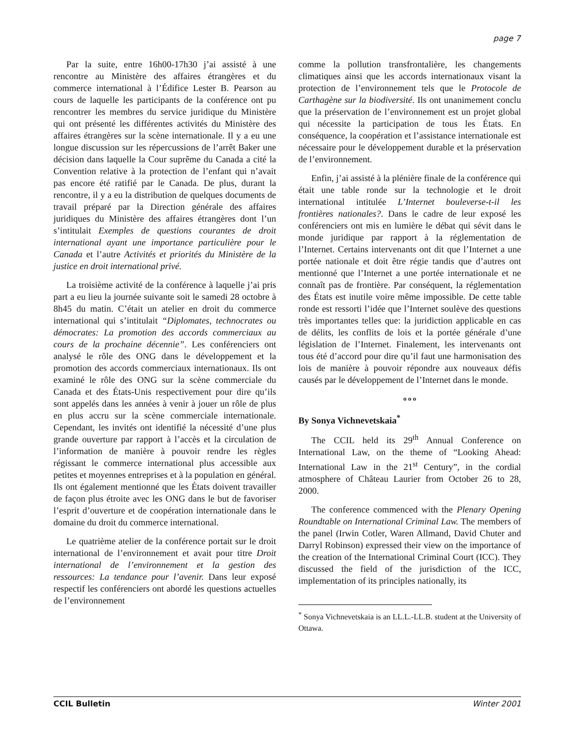page 7
Par la suite, entre 16h00-17h30 j’ai assisté à une rencontre au Ministère des affaires étrangères et du commerce international à l’Édifice Lester B. Pearson au cours de laquelle les participants de la conférence ont pu rencontrer les membres du service juridique du Ministère qui ont présenté les différentes activités du Ministère des affaires étrangères sur la scène internationale. Il y a eu une longue discussion sur les répercussions de l’arrêt Baker une décision dans laquelle la Cour suprême du Canada a cité la Convention relative à la protection de l’enfant qui n’avait pas encore été ratifié par le Canada. De plus, durant la rencontre, il y a eu la distribution de quelques documents de travail préparé par la Direction générale des affaires juridiques du Ministère des affaires étrangères dont l’un s’intitulait Exemples de questions courantes de droit international ayant une importance particulière pour le Canada et l’autre Activités et priorités du Ministère de la justice en droit international privé.
La troisième activité de la conférence à laquelle j’ai pris part a eu lieu la journée suivante soit le samedi 28 octobre à 8h45 du matin. C’était un atelier en droit du commerce international qui s’intitulait “Diplomates, technocrates ou démocrates: La promotion des accords commerciaux au cours de la prochaine décennie”. Les conférenciers ont analysé le rôle des ONG dans le développement et la promotion des accords commerciaux internationaux. Ils ont examiné le rôle des ONG sur la scène commerciale du Canada et des États-Unis respectivement pour dire qu’ils sont appelés dans les années à venir à jouer un rôle de plus en plus accru sur la scène commerciale internationale. Cependant, les invités ont identifié la nécessité d’une plus grande ouverture par rapport à l’accès et la circulation de l’information de manière à pouvoir rendre les règles régissant le commerce international plus accessible aux petites et moyennes entreprises et à la population en général. Ils ont également mentionné que les États doivent travailler de façon plus étroite avec les ONG dans le but de favoriser l’esprit d’ouverture et de coopération internationale dans le domaine du droit du commerce international.
Le quatrième atelier de la conférence portait sur le droit international de l’environnement et avait pour titre Droit international de l’environnement et la gestion des ressources: La tendance pour l’avenir. Dans leur exposé respectif les conférenciers ont abordé les questions actuelles de l’environnement
comme la pollution transfrontalière, les changements climatiques ainsi que les accords internationaux visant la protection de l’environnement tels que le Protocole de Carthagène sur la biodiversité. Ils ont unanimement conclu que la préservation de l’environnement est un projet global qui nécessite la participation de tous les États. En conséquence, la coopération et l’assistance internationale est nécessaire pour le développement durable et la préservation de l’environnement.
Enfin, j’ai assisté à la plénière finale de la conférence qui était une table ronde sur la technologie et le droit international intitulée L’Internet bouleverse-t-il les frontières nationales?. Dans le cadre de leur exposé les conférenciers ont mis en lumière le débat qui sévit dans le monde juridique par rapport à la réglementation de l’Internet. Certains intervenants ont dit que l’Internet a une portée nationale et doit être régie tandis que d’autres ont mentionné que l’Internet a une portée internationale et ne connaît pas de frontière. Par conséquent, la réglementation des États est inutile voire même impossible. De cette table ronde est ressorti l’idée que l’Internet soulève des questions très importantes telles que: la juridiction applicable en cas de délits, les conflits de lois et la portée générale d’une législation de l’Internet. Finalement, les intervenants ont tous été d’accord pour dire qu’il faut une harmonisation des lois de manière à pouvoir répondre aux nouveaux défis causés par le développement de l’Internet dans le monde.
o o o
By Sonya Vichnevetskaia<sup>*</sup>
The CCIL held its 29<sup>th</sup> Annual Conference on International Law, on the theme of “Looking Ahead: International Law in the 21<sup>st</sup> Century”, in the cordial atmosphere of Château Laurier from October 26 to 28, 2000.
The conference commenced with the Plenary Opening Roundtable on International Criminal Law. The members of the panel (Irwin Cotler, Waren Allmand, David Chuter and Darryl Robinson) expressed their view on the importance of the creation of the International Criminal Court (ICC). They discussed the field of the jurisdiction of the ICC, implementation of its principles nationally, its
<sup>*</sup> Sonya Vichnevetskaia is an LL.L.-LL.B. student at the University of Ottawa.
CCIL Bulletin Winter 2001